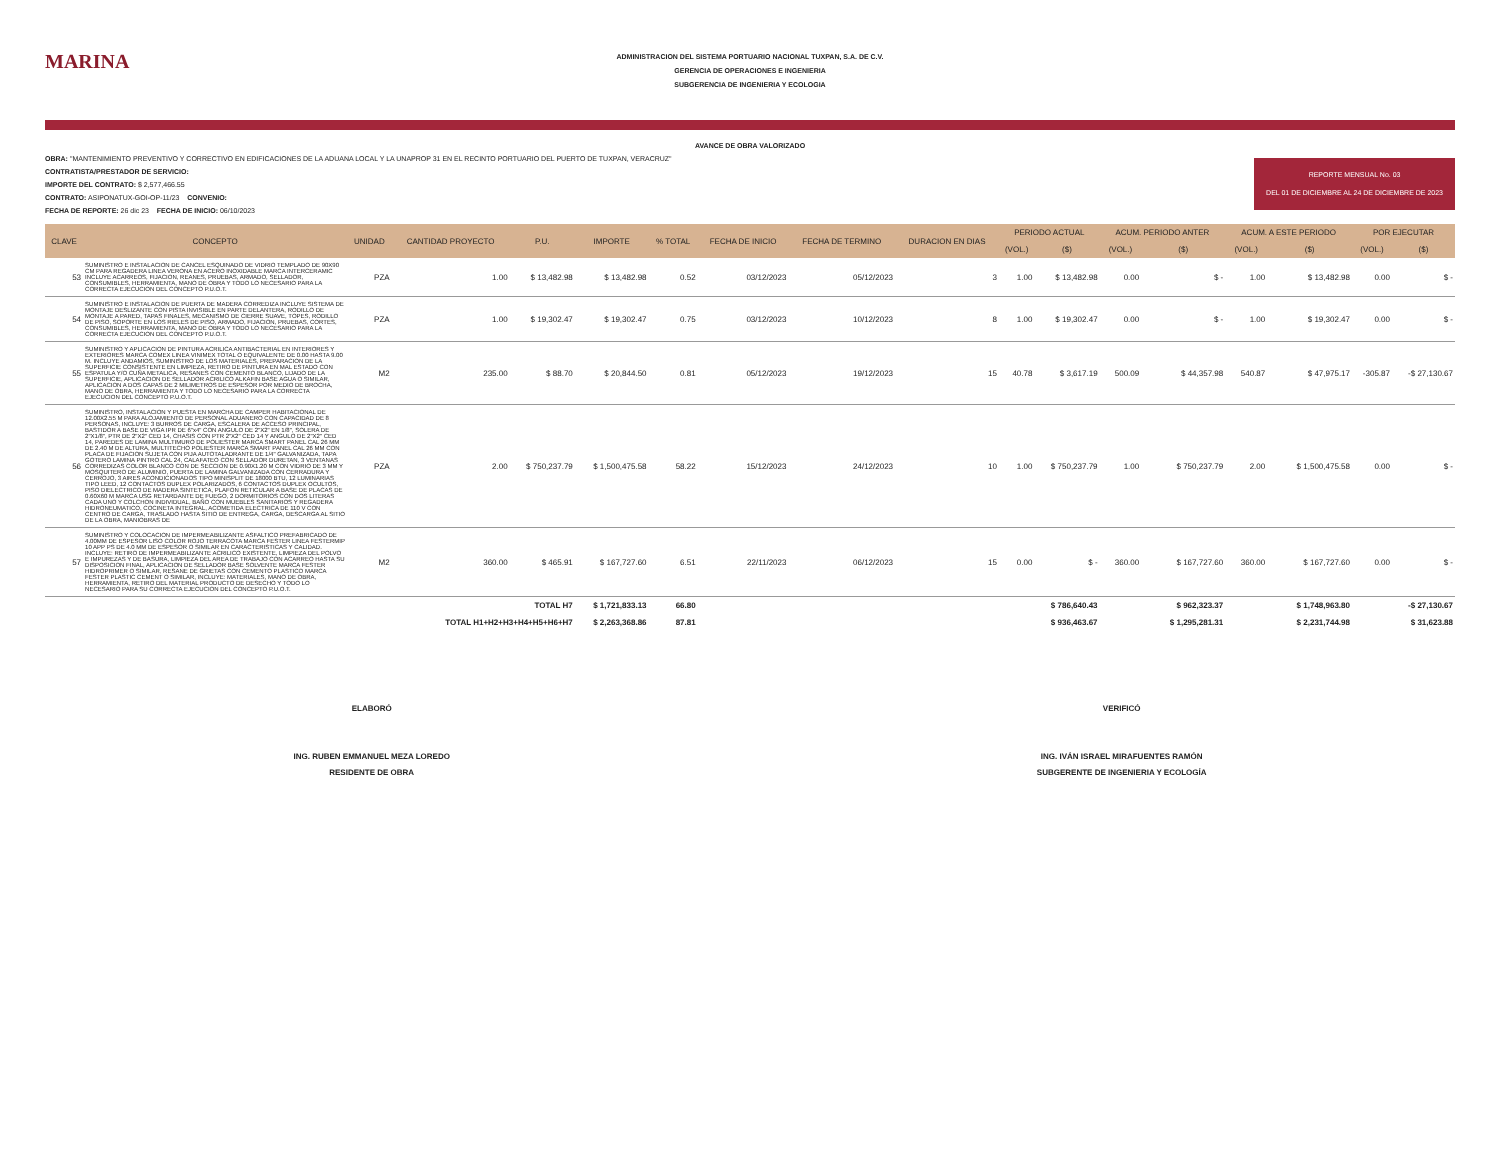MARINA
ADMINISTRACION DEL SISTEMA PORTUARIO NACIONAL TUXPAN, S.A. DE C.V.
GERENCIA DE OPERACIONES E INGENIERIA
SUBGERENCIA DE INGENIERIA Y ECOLOGIA
AVANCE DE OBRA VALORIZADO
OBRA: "MANTENIMIENTO PREVENTIVO Y CORRECTIVO EN EDIFICACIONES DE LA ADUANA LOCAL Y LA UNAPROP 31 EN EL RECINTO PORTUARIO DEL PUERTO DE TUXPAN, VERACRUZ"
CONTRATISTA/PRESTADOR DE SERVICIO:
IMPORTE DEL CONTRATO: $ 2,577,466.55
CONTRATO: ASIPONATUX-GOI-OP-11/23 CONVENIO:
FECHA DE REPORTE: 26 dic 23 FECHA DE INICIO: 06/10/2023
REPORTE MENSUAL No. 03
DEL 01 DE DICIEMBRE AL 24 DE DICIEMBRE DE 2023
| CLAVE | CONCEPTO | UNIDAD | CANTIDAD PROYECTO | P.U. | IMPORTE | % TOTAL | FECHA DE INICIO | FECHA DE TERMINO | DURACION EN DIAS | PERIODO ACTUAL | | ACUM. PERIODO ANTER | | ACUM. A ESTE PERIODO | | POR EJECUTAR | |
| --- | --- | --- | --- | --- | --- | --- | --- | --- | --- | --- | --- | --- | --- | --- | --- | --- | --- |
| | | | | | | | | | | (VOL.) | ($) | (VOL.) | ($) | (VOL.) | ($) | (VOL.) | ($) |
| 53 | SUMINISTRO E INSTALACION DE CANCEL ESQUINADO DE VIDRIO TEMPLADO DE 90X90 CM PARA REGADERA LINEA VERONA EN ACERO INOXIDABLE MARCA INTERCERAMIC INCLUYE ACARREOS, FIJACION, REANES, PRUEBAS, ARMADO, SELLADOR, CONSUMIBLES, HERRAMIENTA, MANO DE OBRA Y TODO LO NECESARIO PARA LA CORRECTA EJECUCION DEL CONCEPTO P.U.O.T. | PZA | 1.00 | $ 13,482.98 | $ 13,482.98 | 0.52 | 03/12/2023 | 05/12/2023 | 3 | 1.00 | $ 13,482.98 | 0.00 | $ - | 1.00 | $ 13,482.98 | 0.00 | $ - |
| 54 | SUMINISTRO E INSTALACION DE PUERTA DE MADERA CORREDIZA INCLUYE SISTEMA DE MONTAJE DESLIZANTE CON PISTA INVISIBLE EN PARTE DELANTERA, RODILLO DE MONTAJE A PARED, TAPAS FINALES, MECANISMO DE CIERRE SUAVE, TOPES, RODILLO DE PISO, SOPORTE EN LOS RIELES DE PISO, ARMADO, FIJACION, PRUEBAS, CORTES, CONSUMIBLES, HERRAMIENTA, MANO DE OBRA Y TODO LO NECESARIO PARA LA CORRECTA EJECUCION DEL CONCEPTO P.U.O.T. | PZA | 1.00 | $ 19,302.47 | $ 19,302.47 | 0.75 | 03/12/2023 | 10/12/2023 | 8 | 1.00 | $ 19,302.47 | 0.00 | $ - | 1.00 | $ 19,302.47 | 0.00 | $ - |
| 55 | SUMINISTRO Y APLICACION DE PINTURA ACRILICA ANTIBACTERIAL EN INTERIORES Y EXTERIORES MARCA COMEX LINEA VINIMEX TOTAL O EQUIVALENTE DE 0.00 HASTA 9.00 M. INCLUYE ANDAMIOS, SUMINISTRO DE LOS MATERIALES, PREPARACION DE LA SUPERFICIE CONSISTENTE EN LIMPIEZA, RETIRO DE PINTURA EN MAL ESTADO CON ESPATULA Y/O CUÑA METALICA, RESANES CON CEMENTO BLANCO, LIJADO DE LA SUPERFICIE, APLICACION DE SELLADOR ACRILICO ALKAFIN BASE AGUA O SIMILAR, APLICACION A DOS CAPAS DE 2 MILIMETROS DE ESPESOR POR MEDIO DE BROCHA, MANO DE OBRA, HERRAMIENTA Y TODO LO NECESARIO PARA LA CORRECTA EJECUCION DEL CONCEPTO P.U.O.T. | M2 | 235.00 | $ 88.70 | $ 20,844.50 | 0.81 | 05/12/2023 | 19/12/2023 | 15 | 40.78 | $ 3,617.19 | 500.09 | $ 44,357.98 | 540.87 | $ 47,975.17 | -305.87 | -$ 27,130.67 |
| 56 | SUMINISTRO, INSTALACION Y PUESTA EN MARCHA DE CAMPER HABITACIONAL DE 12.00X2.55 M PARA ALOJAMIENTO DE PERSONAL ADUANERO CON CAPACIDAD DE 8 PERSONAS, INCLUYE: 3 BURROS DE CARGA, ESCALERA DE ACCESO PRINCIPAL, BASTIDOR A BASE DE VIGA IPR DE 6"x4" CON ANGULO DE 2"X2" EN 1/8", SOLERA DE 2"X1/8", PTR DE 2"X2" CED 14, CHASIS CON PTR 2"X2" CED 14 Y ANGULO DE 2"X2" CED 14, PAREDES DE LAMINA MULTIMURO DE POLIESTER MARCA SMART PANEL CAL 26 MM DE 2.40 M DE ALTURA, MULTITECHO POLIESTER MARCA SMART PANEL CAL 26 MM CON PLACA DE FIJACION SUJETA CON PIJA AUTOTALADRANTE DE 1/4" GALVANIZADA, TAPA GOTERO LAMINA PINTRO CAL 24, CALAFATEO CON SELLADOR DURETAN, 3 VENTANAS CORREDIZAS COLOR BLANCO CON DE SECCION DE 0.90X1.20 M CON VIDRIO DE 3 MM Y MOSQUITERO DE ALUMINIO, PUERTA DE LAMINA GALVANIZADA CON CERRADURA Y CERROJO, 3 AIRES ACONDICIONADOS TIPO MINISPLIT DE 18000 BTU, 12 LUMINARIAS TIPO LEED, 12 CONTACTOS DUPLEX POLARIZADOS, 6 CONTACTOS DUPLEX OCULTOS, PISO DIELECTRICO DE MADERA SINTETICA, PLAFON RETICULAR A BASE DE PLACAS DE 0.60X60 M MARCA USG RETARDANTE DE FUEGO, 2 DORMITORIOS CON DOS LITERAS CADA UNO Y COLCHON INDIVIDUAL, BAÑO CON MUEBLES SANITARIOS Y REGADERA HIDRONEUMATICO, COCINETA INTEGRAL, ACOMETIDA ELECTRICA DE 110 V CON CENTRO DE CARGA, TRASLADO HASTA SITIO DE ENTREGA, CARGA, DESCARGA AL SITIO DE LA OBRA, MANIOBRAS DE | PZA | 2.00 | $ 750,237.79 | $ 1,500,475.58 | 58.22 | 15/12/2023 | 24/12/2023 | 10 | 1.00 | $ 750,237.79 | 1.00 | $ 750,237.79 | 2.00 | $ 1,500,475.58 | 0.00 | $ - |
| 57 | SUMINISTRO Y COLOCACION DE IMPERMEABILIZANTE ASFALTICO PREFABRICADO DE 4.00MM DE ESPESOR LISO COLOR ROJO TERRACOTA MARCA FESTER LINEA FESTERMIP 10 APP PS DE 4.0 MM DE ESPESOR O SIMILAR EN CARACTERISTICAS Y CALIDAD. INCLUYE: RETIRO DE IMPERMEABILIZANTE ACRILICO EXISTENTE, LIMPIEZA DEL POLVO E IMPUREZAS Y DE BASURA, LIMPIEZA DEL AREA DE TRABAJO CON ACARREO HASTA SU DISPOSICION FINAL, APLICACION DE SELLADOR BASE SOLVENTE MARCA FESTER HIDROPRIMER O SIMILAR, RESANE DE GRIETAS CON CEMENTO PLASTICO MARCA FESTER PLASTIC CEMENT O SIMILAR, INCLUYE: MATERIALES, MANO DE OBRA, HERRAMIENTA, RETIRO DEL MATERIAL PRODUCTO DE DESECHO Y TODO LO NECESARIO PARA SU CORRECTA EJECUCION DEL CONCEPTO P.U.O.T. | M2 | 360.00 | $ 465.91 | $ 167,727.60 | 6.51 | 22/11/2023 | 06/12/2023 | 15 | 0.00 | $ - | 360.00 | $ 167,727.60 | 360.00 | $ 167,727.60 | 0.00 | $ - |
| TOTAL H7 | | | | | $ 1,721,833.13 | 66.80 | | | | | $ 786,640.43 | | $ 962,323.37 | | $ 1,748,963.80 | | -$ 27,130.67 |
| TOTAL H1+H2+H3+H4+H5+H6+H7 | | | | | $ 2,263,368.86 | 87.81 | | | | | $ 936,463.67 | | $ 1,295,281.31 | | $ 2,231,744.98 | | $ 31,623.88 |
ELABORÓ
ING. RUBEN EMMANUEL MEZA LOREDO
RESIDENTE DE OBRA
VERIFICÓ
ING. IVÁN ISRAEL MIRAFUENTES RAMÓN
SUBGERENTE DE INGENIERIA Y ECOLOGÍA